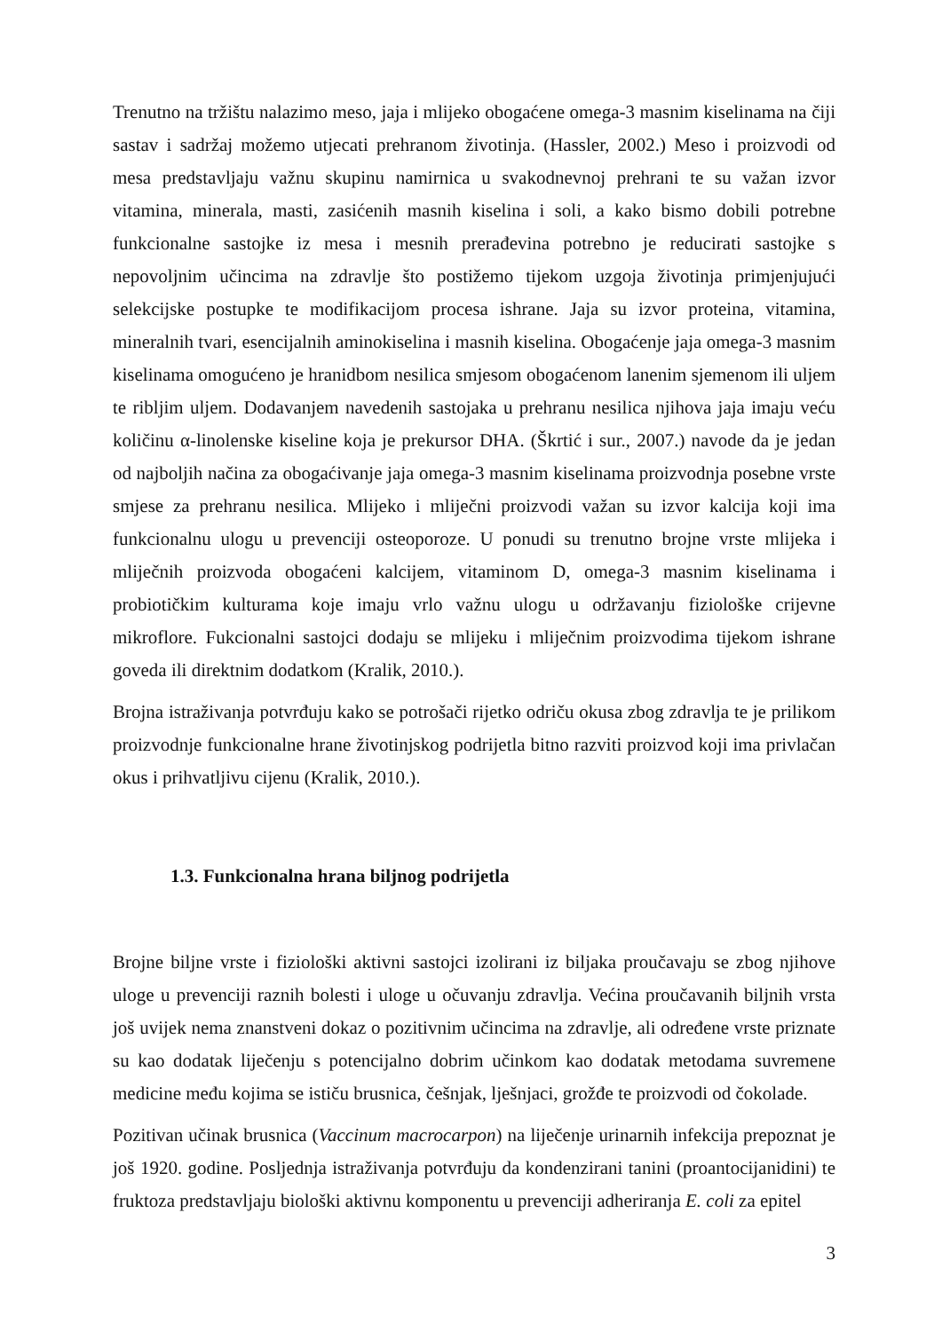Trenutno na tržištu nalazimo meso, jaja i mlijeko obogaćene omega-3 masnim kiselinama na čiji sastav i sadržaj možemo utjecati prehranom životinja. (Hassler, 2002.) Meso i proizvodi od mesa predstavljaju važnu skupinu namirnica u svakodnevnoj prehrani te su važan izvor vitamina, minerala, masti, zasićenih masnih kiselina i soli, a kako bismo dobili potrebne funkcionalne sastojke iz mesa i mesnih prerađevina potrebno je reducirati sastojke s nepovoljnim učincima na zdravlje što postižemo tijekom uzgoja životinja primjenjujući selekcijske postupke te modifikacijom procesa ishrane. Jaja su izvor proteina, vitamina, mineralnih tvari, esencijalnih aminokiselina i masnih kiselina. Obogaćenje jaja omega-3 masnim kiselinama omogućeno je hranidbom nesilica smjesom obogaćenom lanenim sjemenom ili uljem te ribljim uljem. Dodavanjem navedenih sastojaka u prehranu nesilica njihova jaja imaju veću količinu α-linolenske kiseline koja je prekursor DHA. (Škrtić i sur., 2007.) navode da je jedan od najboljih načina za obogaćivanje jaja omega-3 masnim kiselinama proizvodnja posebne vrste smjese za prehranu nesilica. Mlijeko i mliječni proizvodi važan su izvor kalcija koji ima funkcionalnu ulogu u prevenciji osteoporoze. U ponudi su trenutno brojne vrste mlijeka i mliječnih proizvoda obogaćeni kalcijem, vitaminom D, omega-3 masnim kiselinama i probiotičkim kulturama koje imaju vrlo važnu ulogu u održavanju fiziološke crijevne mikroflore. Fukcionalni sastojci dodaju se mlijeku i mliječnim proizvodima tijekom ishrane goveda ili direktnim dodatkom (Kralik, 2010.).
Brojna istraživanja potvrđuju kako se potrošači rijetko odriču okusa zbog zdravlja te je prilikom proizvodnje funkcionalne hrane životinjskog podrijetla bitno razviti proizvod koji ima privlačan okus i prihvatljivu cijenu (Kralik, 2010.).
1.3. Funkcionalna hrana biljnog podrijetla
Brojne biljne vrste i fiziološki aktivni sastojci izolirani iz biljaka proučavaju se zbog njihove uloge u prevenciji raznih bolesti i uloge u očuvanju zdravlja. Većina proučavanih biljnih vrsta još uvijek nema znanstveni dokaz o pozitivnim učincima na zdravlje, ali određene vrste priznate su kao dodatak liječenju s potencijalno dobrim učinkom kao dodatak metodama suvremene medicine među kojima se ističu brusnica, češnjak, lješnjaci, grožđe te proizvodi od čokolade.
Pozitivan učinak brusnica (Vaccinum macrocarpon) na liječenje urinarnih infekcija prepoznat je još 1920. godine. Posljednja istraživanja potvrđuju da kondenzirani tanini (proantocijanidini) te fruktoza predstavljaju biološki aktivnu komponentu u prevenciji adheriranja E. coli za epitel
3